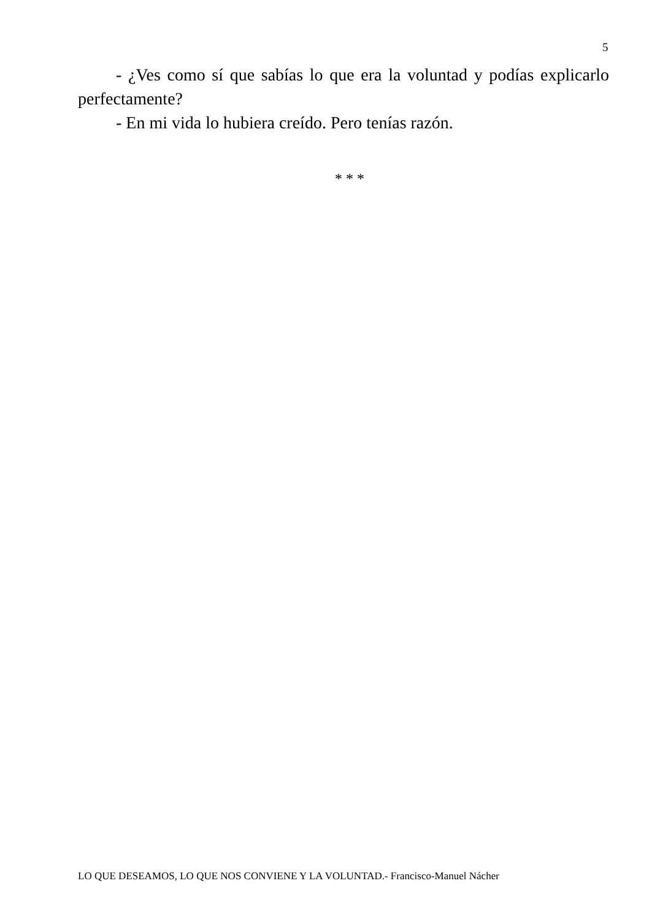5
- ¿Ves como sí que sabías lo que era la voluntad y podías explicarlo perfectamente?
- En mi vida lo hubiera creído. Pero tenías razón.
* * *
LO QUE DESEAMOS, LO QUE NOS CONVIENE Y LA VOLUNTAD.- Francisco-Manuel Nácher